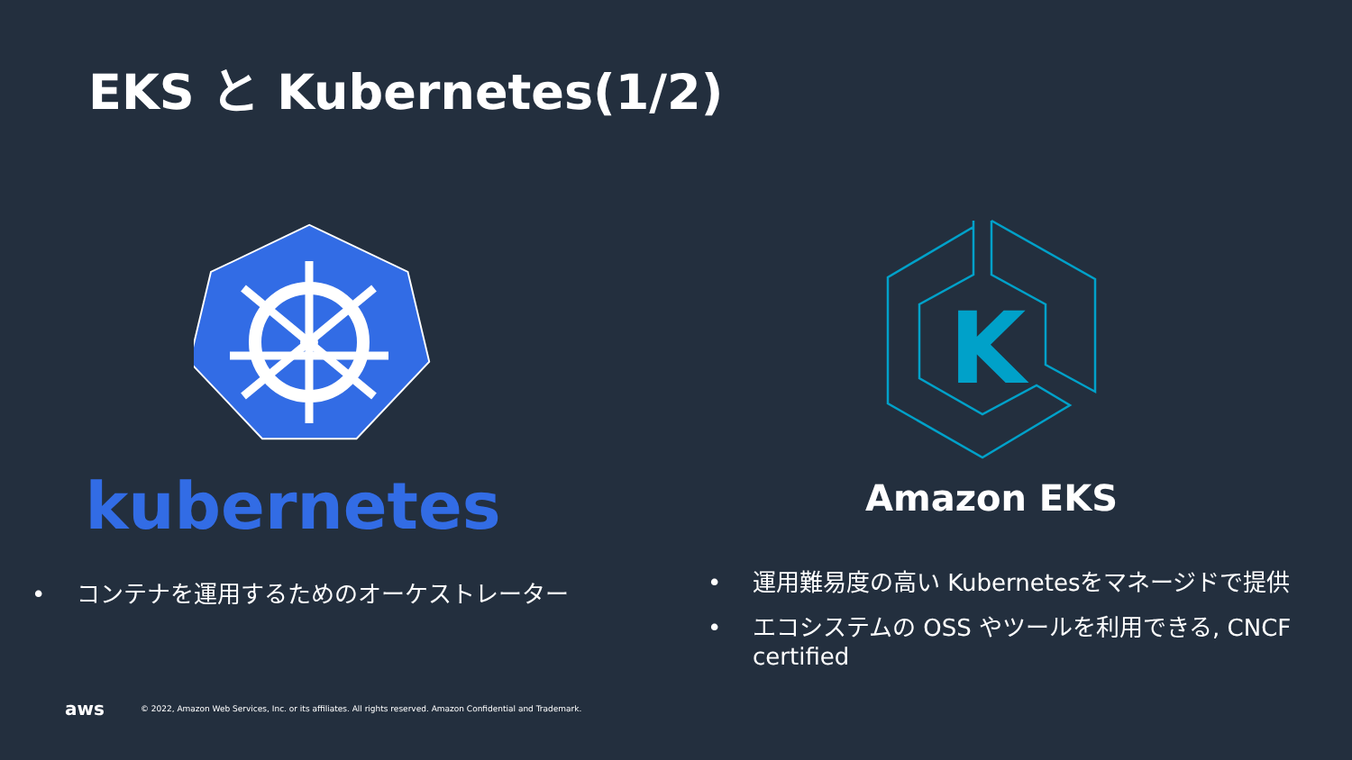EKS と Kubernetes(1/2)
kubernetes
• コンテナを運用するためのオーケストレーター
K
Amazon EKS
• 運用難易度の高い Kubernetesをマネージドで提供
• エコシステムの OSS やツールを利用できる, CNCF certified
aws © 2022, Amazon Web Services, Inc. or its affiliates. All rights reserved. Amazon Confidential and Trademark.